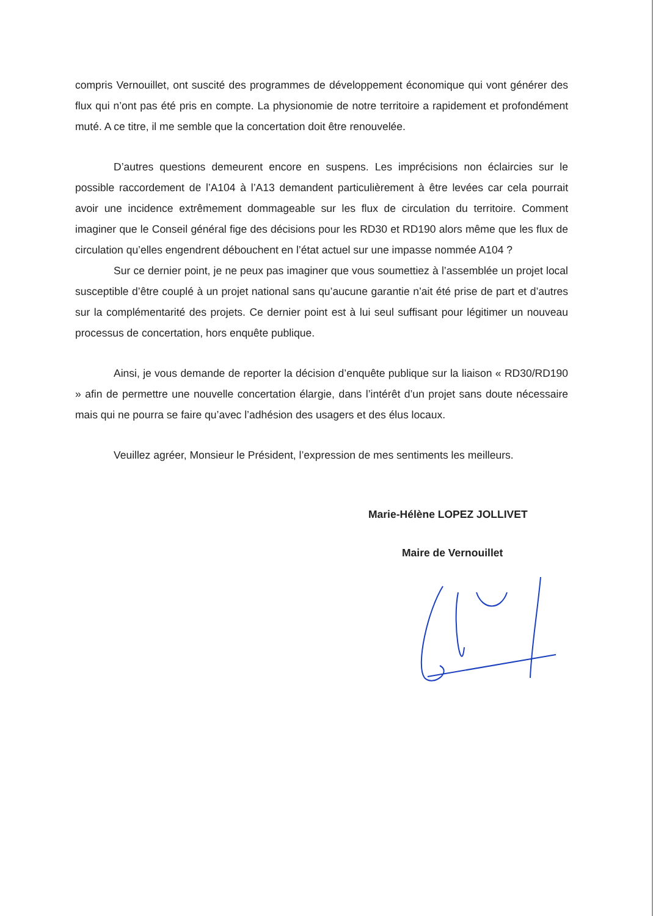compris Vernouillet, ont suscité des programmes de développement économique qui vont générer des flux qui n’ont pas été pris en compte. La physionomie de notre territoire a rapidement et profondément muté. A ce titre, il me semble que la concertation doit être renouvelée.
D’autres questions demeurent encore en suspens. Les imprécisions non éclaircies sur le possible raccordement de l’A104 à l’A13 demandent particulièrement à être levées car cela pourrait avoir une incidence extrêmement dommageable sur les flux de circulation du territoire. Comment imaginer que le Conseil général fige des décisions pour les RD30 et RD190 alors même que les flux de circulation qu’elles engendrent débouchent en l’état actuel sur une impasse nommée A104 ?
Sur ce dernier point, je ne peux pas imaginer que vous soumettiez à l’assemblée un projet local susceptible d’être couplé à un projet national sans qu’aucune garantie n’ait été prise de part et d’autres sur la complémentarité des projets. Ce dernier point est à lui seul suffisant pour légitimer un nouveau processus de concertation, hors enquête publique.
Ainsi, je vous demande de reporter la décision d’enquête publique sur la liaison « RD30/RD190 » afin de permettre une nouvelle concertation élargie, dans l’intérêt d’un projet sans doute nécessaire mais qui ne pourra se faire qu’avec l’adhésion des usagers et des élus locaux.
Veuillez agréer, Monsieur le Président, l’expression de mes sentiments les meilleurs.
Marie-Hélène LOPEZ JOLLIVET
Maire de Vernouillet